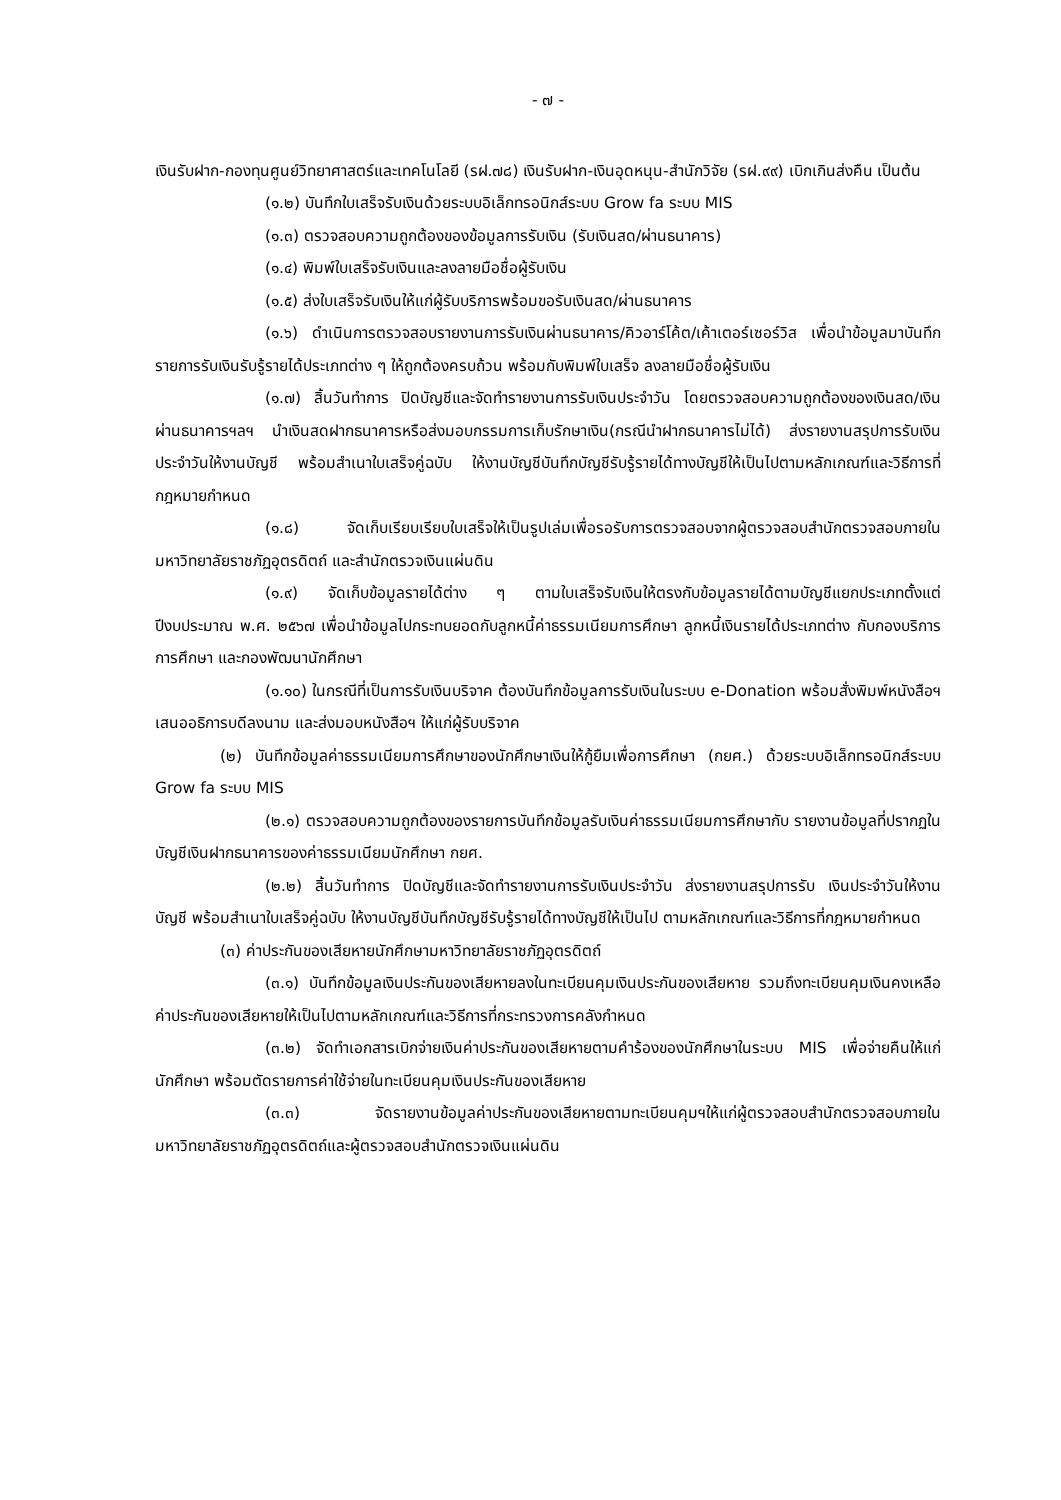- ๗ -
เงินรับฝาก-กองทุนศูนย์วิทยาศาสตร์และเทคโนโลยี (รฝ.๗๘) เงินรับฝาก-เงินอุดหนุน-สำนักวิจัย (รฝ.๙๙) เบิกเกินส่งคืน เป็นต้น
(๑.๒) บันทึกใบเสร็จรับเงินด้วยระบบอิเล็กทรอนิกส์ระบบ Grow fa ระบบ MIS
(๑.๓) ตรวจสอบความถูกต้องของข้อมูลการรับเงิน (รับเงินสด/ผ่านธนาคาร)
(๑.๔) พิมพ์ใบเสร็จรับเงินและลงลายมือชื่อผู้รับเงิน
(๑.๕) ส่งใบเสร็จรับเงินให้แก่ผู้รับบริการพร้อมขอรับเงินสด/ผ่านธนาคาร
(๑.๖) ดำเนินการตรวจสอบรายงานการรับเงินผ่านธนาคาร/คิวอาร์โค้ต/เค้าเตอร์เซอร์วิส เพื่อนำข้อมูลมาบันทึกรายการรับเงินรับรู้รายได้ประเภทต่าง ๆ ให้ถูกต้องครบถ้วน พร้อมกับพิมพ์ใบเสร็จ ลงลายมือชื่อผู้รับเงิน
(๑.๗) สิ้นวันทำการ ปิดบัญชีและจัดทำรายงานการรับเงินประจำวัน โดยตรวจสอบความถูกต้องของเงินสด/เงินผ่านธนาคารฯลฯ นำเงินสดฝากธนาคารหรือส่งมอบกรรมการเก็บรักษาเงิน(กรณีนำฝากธนาคารไม่ได้) ส่งรายงานสรุปการรับเงินประจำวันให้งานบัญชี พร้อมสำเนาใบเสร็จคู่ฉบับ ให้งานบัญชีบันทึกบัญชีรับรู้รายได้ทางบัญชีให้เป็นไปตามหลักเกณฑ์และวิธีการที่กฎหมายกำหนด
(๑.๘) จัดเก็บเรียบเรียบใบเสร็จให้เป็นรูปเล่มเพื่อรอรับการตรวจสอบจากผู้ตรวจสอบสำนักตรวจสอบภายในมหาวิทยาลัยราชภัฏอุตรดิตถ์ และสำนักตรวจเงินแผ่นดิน
(๑.๙) จัดเก็บข้อมูลรายได้ต่าง ๆ ตามใบเสร็จรับเงินให้ตรงกับข้อมูลรายได้ตามบัญชีแยกประเภทตั้งแต่ปีงบประมาณ พ.ศ. ๒๕๖๗ เพื่อนำข้อมูลไปกระทบยอดกับลูกหนี้ค่าธรรมเนียมการศึกษา ลูกหนี้เงินรายได้ประเภทต่าง กับกองบริการการศึกษา และกองพัฒนานักศึกษา
(๑.๑๐) ในกรณีที่เป็นการรับเงินบริจาค ต้องบันทึกข้อมูลการรับเงินในระบบ e-Donation พร้อมสั่งพิมพ์หนังสือฯ เสนออธิการบดีลงนาม และส่งมอบหนังสือฯ ให้แก่ผู้รับบริจาค
(๒) บันทึกข้อมูลค่าธรรมเนียมการศึกษาของนักศึกษาเงินให้กู้ยืมเพื่อการศึกษา (กยศ.) ด้วยระบบอิเล็กทรอนิกส์ระบบ Grow fa ระบบ MIS
(๒.๑) ตรวจสอบความถูกต้องของรายการบันทึกข้อมูลรับเงินค่าธรรมเนียมการศึกษากับ รายงานข้อมูลที่ปรากฏในบัญชีเงินฝากธนาคารของค่าธรรมเนียมนักศึกษา กยศ.
(๒.๒) สิ้นวันทำการ ปิดบัญชีและจัดทำรายงานการรับเงินประจำวัน ส่งรายงานสรุปการรับ เงินประจำวันให้งานบัญชี พร้อมสำเนาใบเสร็จคู่ฉบับ ให้งานบัญชีบันทึกบัญชีรับรู้รายได้ทางบัญชีให้เป็นไป ตามหลักเกณฑ์และวิธีการที่กฎหมายกำหนด
(๓) ค่าประกันของเสียหายนักศึกษามหาวิทยาลัยราชภัฏอุตรดิตถ์
(๓.๑) บันทึกข้อมูลเงินประกันของเสียหายลงในทะเบียนคุมเงินประกันของเสียหาย รวมถึงทะเบียนคุมเงินคงเหลือค่าประกันของเสียหายให้เป็นไปตามหลักเกณฑ์และวิธีการที่กระทรวงการคลังกำหนด
(๓.๒) จัดทำเอกสารเบิกจ่ายเงินค่าประกันของเสียหายตามคำร้องของนักศึกษาในระบบ MIS เพื่อจ่ายคืนให้แก่นักศึกษา พร้อมตัดรายการค่าใช้จ่ายในทะเบียนคุมเงินประกันของเสียหาย
(๓.๓) จัดรายงานข้อมูลค่าประกันของเสียหายตามทะเบียนคุมฯให้แก่ผู้ตรวจสอบสำนักตรวจสอบภายในมหาวิทยาลัยราชภัฏอุตรดิตถ์และผู้ตรวจสอบสำนักตรวจเงินแผ่นดิน